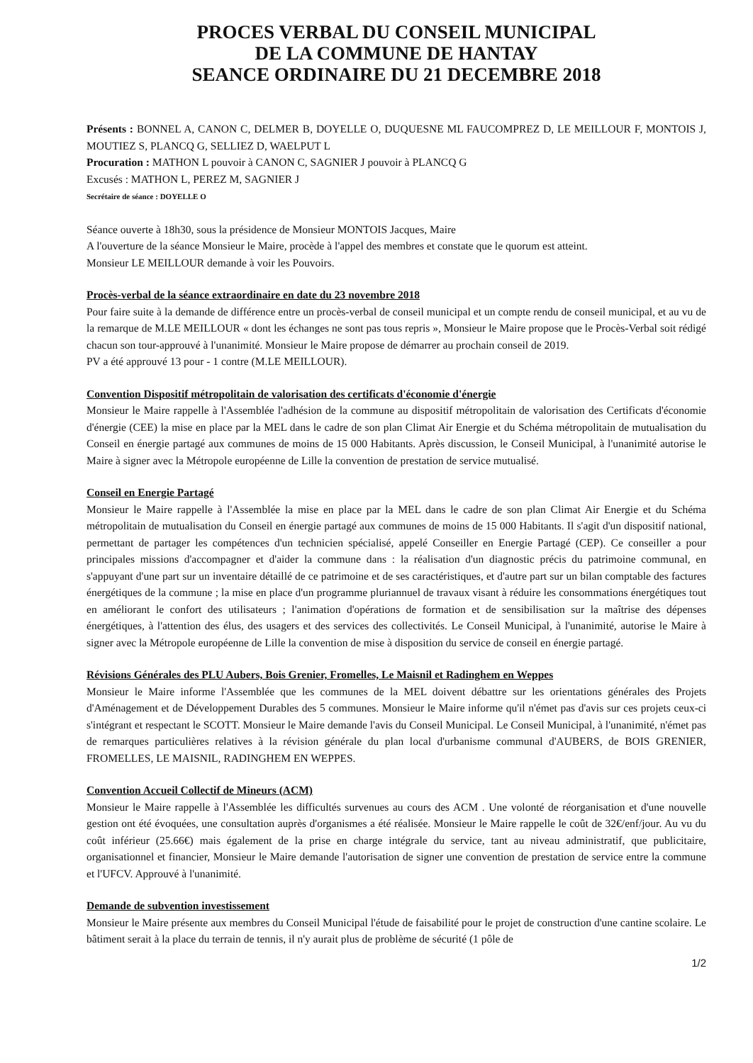PROCES VERBAL DU CONSEIL MUNICIPAL
DE LA COMMUNE DE HANTAY
SEANCE ORDINAIRE DU 21 DECEMBRE 2018
Présents : BONNEL A, CANON C, DELMER B, DOYELLE O, DUQUESNE ML FAUCOMPREZ D, LE MEILLOUR F, MONTOIS J, MOUTIEZ S, PLANCQ G, SELLIEZ D, WAELPUT L
Procuration : MATHON L pouvoir à CANON C, SAGNIER J pouvoir à PLANCQ G
Excusés : MATHON L, PEREZ M, SAGNIER J
Secrétaire de séance : DOYELLE O
Séance ouverte à 18h30, sous la présidence de Monsieur MONTOIS Jacques, Maire
A l'ouverture de la séance Monsieur le Maire, procède à l'appel des membres et constate que le quorum est atteint.
Monsieur LE MEILLOUR demande à voir les Pouvoirs.
Procès-verbal de la séance extraordinaire en date du 23 novembre 2018
Pour faire suite à la demande de différence entre un procès-verbal de conseil municipal et un compte rendu de conseil municipal, et au vu de la remarque de M.LE MEILLOUR « dont les échanges ne sont pas tous repris », Monsieur le Maire propose que le Procès-Verbal soit rédigé chacun son tour-approuvé à l'unanimité. Monsieur le Maire propose de démarrer au prochain conseil de 2019.
PV a été approuvé 13 pour - 1 contre (M.LE MEILLOUR).
Convention Dispositif métropolitain de valorisation des certificats d'économie d'énergie
Monsieur le Maire rappelle à l'Assemblée l'adhésion de la commune au dispositif métropolitain de valorisation des Certificats d'économie d'énergie (CEE) la mise en place par la MEL dans le cadre de son plan Climat Air Energie et du Schéma métropolitain de mutualisation du Conseil en énergie partagé aux communes de moins de 15 000 Habitants. Après discussion, le Conseil Municipal, à l'unanimité autorise le Maire à signer avec la Métropole européenne de Lille la convention de prestation de service mutualisé.
Conseil en Energie Partagé
Monsieur le Maire rappelle à l'Assemblée la mise en place par la MEL dans le cadre de son plan Climat Air Energie et du Schéma métropolitain de mutualisation du Conseil en énergie partagé aux communes de moins de 15 000 Habitants. Il s'agit d'un dispositif national, permettant de partager les compétences d'un technicien spécialisé, appelé Conseiller en Energie Partagé (CEP). Ce conseiller a pour principales missions d'accompagner et d'aider la commune dans : la réalisation d'un diagnostic précis du patrimoine communal, en s'appuyant d'une part sur un inventaire détaillé de ce patrimoine et de ses caractéristiques, et d'autre part sur un bilan comptable des factures énergétiques de la commune ; la mise en place d'un programme pluriannuel de travaux visant à réduire les consommations énergétiques tout en améliorant le confort des utilisateurs ; l'animation d'opérations de formation et de sensibilisation sur la maîtrise des dépenses énergétiques, à l'attention des élus, des usagers et des services des collectivités. Le Conseil Municipal, à l'unanimité, autorise le Maire à signer avec la Métropole européenne de Lille la convention de mise à disposition du service de conseil en énergie partagé.
Révisions Générales des PLU Aubers, Bois Grenier, Fromelles, Le Maisnil et Radinghem en Weppes
Monsieur le Maire informe l'Assemblée que les communes de la MEL doivent débattre sur les orientations générales des Projets d'Aménagement et de Développement Durables des 5 communes. Monsieur le Maire informe qu'il n'émet pas d'avis sur ces projets ceux-ci s'intégrant et respectant le SCOTT. Monsieur le Maire demande l'avis du Conseil Municipal. Le Conseil Municipal, à l'unanimité, n'émet pas de remarques particulières relatives à la révision générale du plan local d'urbanisme communal d'AUBERS, de BOIS GRENIER, FROMELLES, LE MAISNIL, RADINGHEM EN WEPPES.
Convention Accueil Collectif de Mineurs (ACM)
Monsieur le Maire rappelle à l'Assemblée les difficultés survenues au cours des ACM . Une volonté de réorganisation et d'une nouvelle gestion ont été évoquées, une consultation auprès d'organismes a été réalisée. Monsieur le Maire rappelle le coût de 32€/enf/jour. Au vu du coût inférieur (25.66€) mais également de la prise en charge intégrale du service, tant au niveau administratif, que publicitaire, organisationnel et financier, Monsieur le Maire demande l'autorisation de signer une convention de prestation de service entre la commune et l'UFCV. Approuvé à l'unanimité.
Demande de subvention investissement
Monsieur le Maire présente aux membres du Conseil Municipal l'étude de faisabilité pour le projet de construction d'une cantine scolaire. Le bâtiment serait à la place du terrain de tennis, il n'y aurait plus de problème de sécurité (1 pôle de
1/2